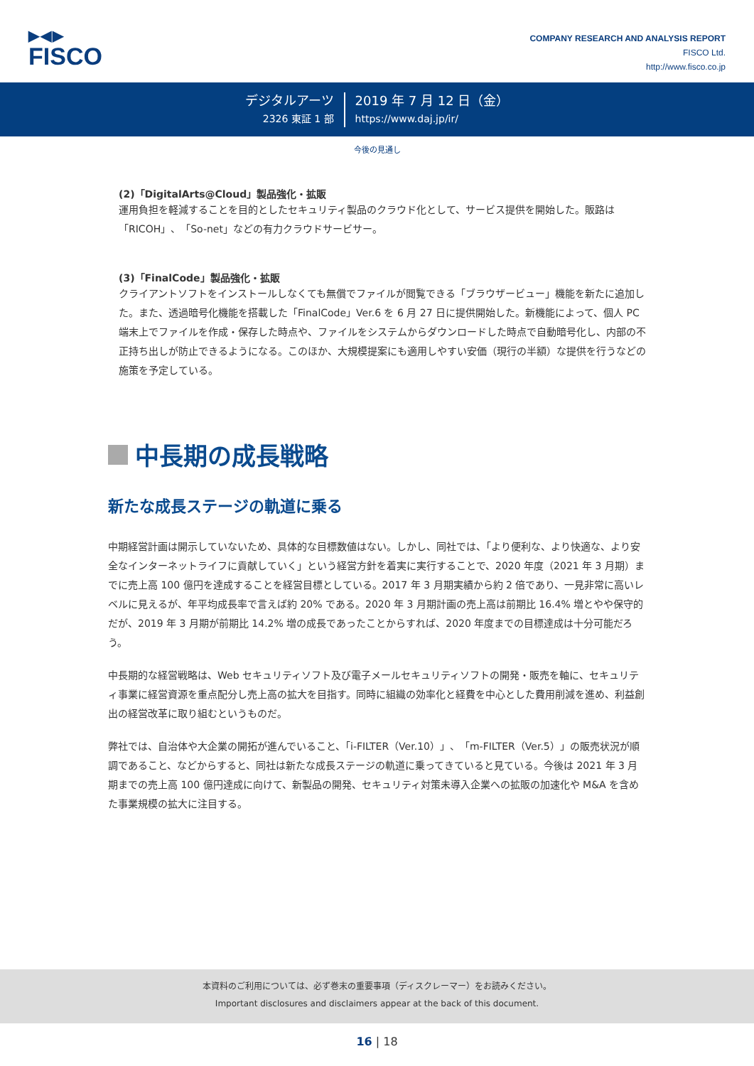▶◀▶
FISCO
COMPANY RESEARCH AND ANALYSIS REPORT
FISCO Ltd.
http://www.fisco.co.jp
デジタルアーツ
2326 東証 1 部
2019 年 7 月 12 日（金）
https://www.daj.jp/ir/
今後の見通し
(2)「DigitalArts@Cloud」製品強化・拡販
運用負担を軽減することを目的としたセキュリティ製品のクラウド化として、サービス提供を開始した。販路は「RICOH」、「So-net」などの有力クラウドサービサー。
(3)「FinalCode」製品強化・拡販
クライアントソフトをインストールしなくても無償でファイルが閲覧できる「ブラウザービュー」機能を新たに追加した。また、透過暗号化機能を搭載した「FinalCode」Ver.6 を 6 月 27 日に提供開始した。新機能によって、個人 PC 端末上でファイルを作成・保存した時点や、ファイルをシステムからダウンロードした時点で自動暗号化し、内部の不正持ち出しが防止できるようになる。このほか、大規模提案にも適用しやすい安価（現行の半額）な提供を行うなどの施策を予定している。
中長期の成長戦略
新たな成長ステージの軌道に乗る
中期経営計画は開示していないため、具体的な目標数値はない。しかし、同社では、「より便利な、より快適な、より安全なインターネットライフに貢献していく」という経営方針を着実に実行することで、2020 年度（2021 年 3 月期）までに売上高 100 億円を達成することを経営目標としている。2017 年 3 月期実績から約 2 倍であり、一見非常に高いレベルに見えるが、年平均成長率で言えば約 20% である。2020 年 3 月期計画の売上高は前期比 16.4% 増とやや保守的だが、2019 年 3 月期が前期比 14.2% 増の成長であったことからすれば、2020 年度までの目標達成は十分可能だろう。
中長期的な経営戦略は、Web セキュリティソフト及び電子メールセキュリティソフトの開発・販売を軸に、セキュリティ事業に経営資源を重点配分し売上高の拡大を目指す。同時に組織の効率化と経費を中心とした費用削減を進め、利益創出の経営改革に取り組むというものだ。
弊社では、自治体や大企業の開拓が進んでいること、「i-FILTER（Ver.10）」、「m-FILTER（Ver.5）」の販売状況が順調であること、などからすると、同社は新たな成長ステージの軌道に乗ってきていると見ている。今後は 2021 年 3 月期までの売上高 100 億円達成に向けて、新製品の開発、セキュリティ対策未導入企業への拡販の加速化や M&A を含めた事業規模の拡大に注目する。
本資料のご利用については、必ず巻末の重要事項（ディスクレーマー）をお読みください。
Important disclosures and disclaimers appear at the back of this document.
16 | 18